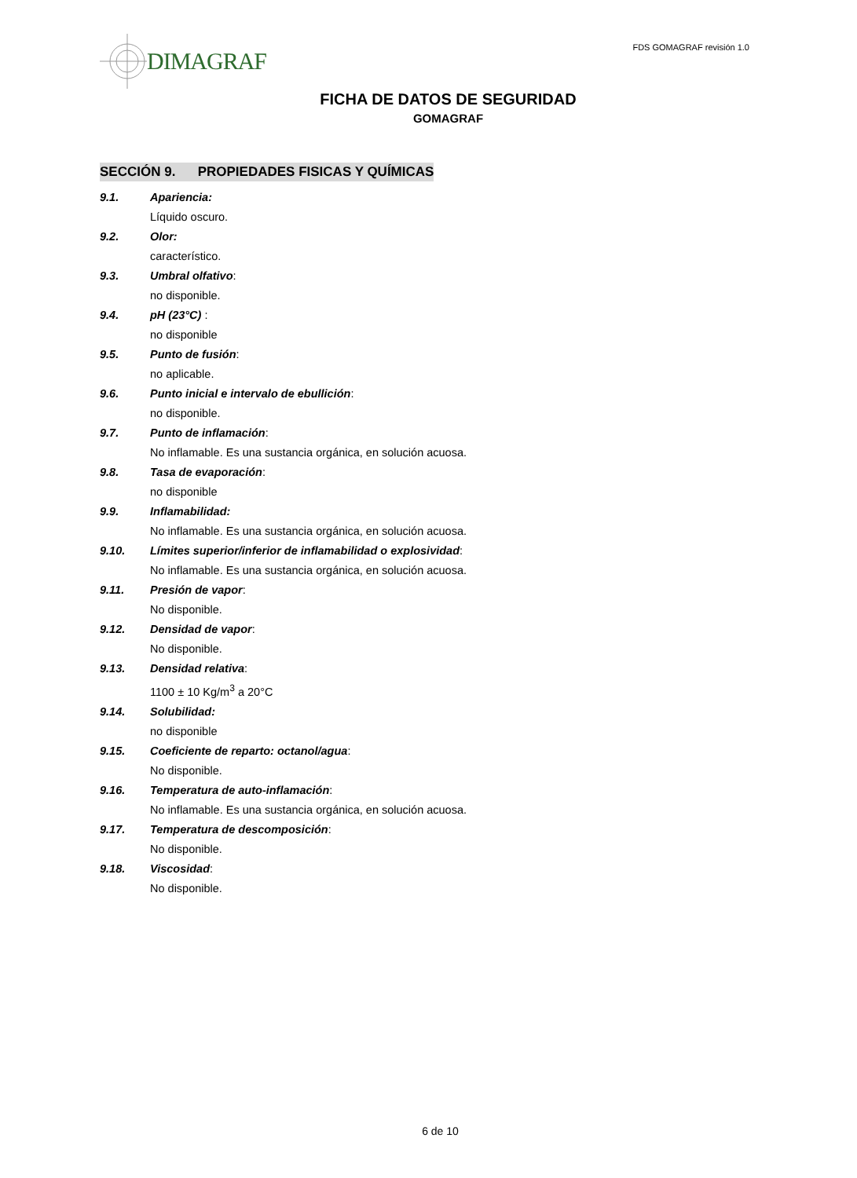DIMAGRAF
FDS GOMAGRAF revisión 1.0
FICHA DE DATOS DE SEGURIDAD
GOMAGRAF
SECCIÓN 9. PROPIEDADES FISICAS Y QUÍMICAS
9.1. Apariencia:
Líquido oscuro.
9.2. Olor:
característico.
9.3. Umbral olfativo:
no disponible.
9.4. pH (23°C) :
no disponible
9.5. Punto de fusión:
no aplicable.
9.6. Punto inicial e intervalo de ebullición:
no disponible.
9.7. Punto de inflamación:
No inflamable. Es una sustancia orgánica, en solución acuosa.
9.8. Tasa de evaporación:
no disponible
9.9. Inflamabilidad:
No inflamable. Es una sustancia orgánica, en solución acuosa.
9.10. Límites superior/inferior de inflamabilidad o explosividad:
No inflamable. Es una sustancia orgánica, en solución acuosa.
9.11. Presión de vapor:
No disponible.
9.12. Densidad de vapor:
No disponible.
9.13. Densidad relativa:
1100 ± 10 Kg/m<sup>3</sup> a 20°C
9.14. Solubilidad:
no disponible
9.15. Coeficiente de reparto: octanol/agua:
No disponible.
9.16. Temperatura de auto-inflamación:
No inflamable. Es una sustancia orgánica, en solución acuosa.
9.17. Temperatura de descomposición:
No disponible.
9.18. Viscosidad:
No disponible.
6 de 10